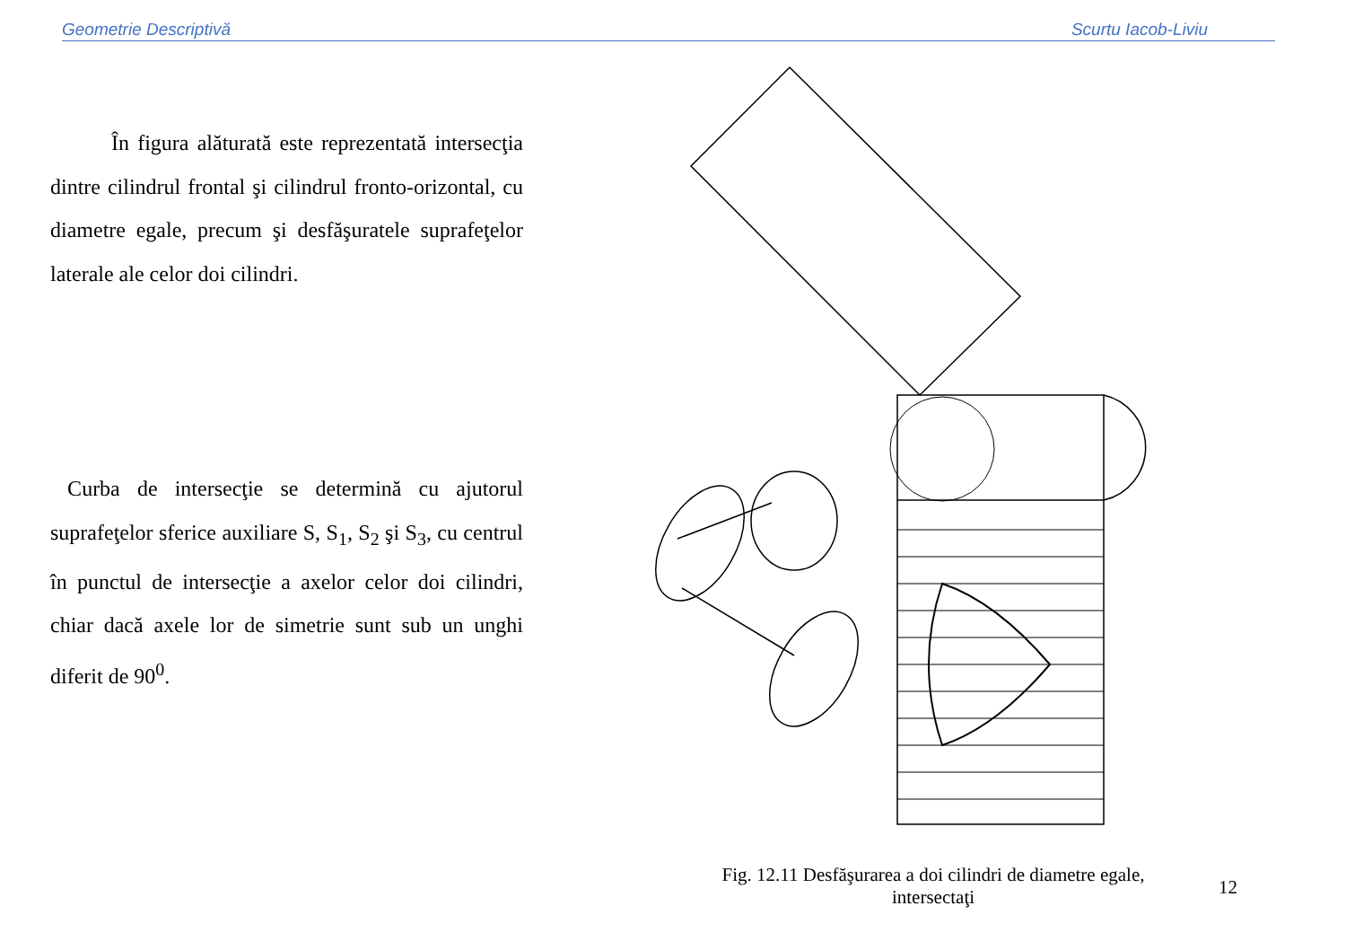Geometrie Descriptivă Scurtu Iacob-Liviu
În figura alăturată este reprezentată intersecţia dintre cilindrul frontal şi cilindrul fronto-orizontal, cu diametre egale, precum şi desfăşuratele suprafeţelor laterale ale celor doi cilindri.
Curba de intersecţie se determină cu ajutorul suprafeţelor sferice auxiliare S, S<sub>1</sub>, S<sub>2</sub> şi S<sub>3</sub>, cu centrul în punctul de intersecţie a axelor celor doi cilindri, chiar dacă axele lor de simetrie sunt sub un unghi diferit de 90<sup>0</sup>.
Fig. 12.11 Desfăşurarea a doi cilindri de diametre egale, intersectaţi
12